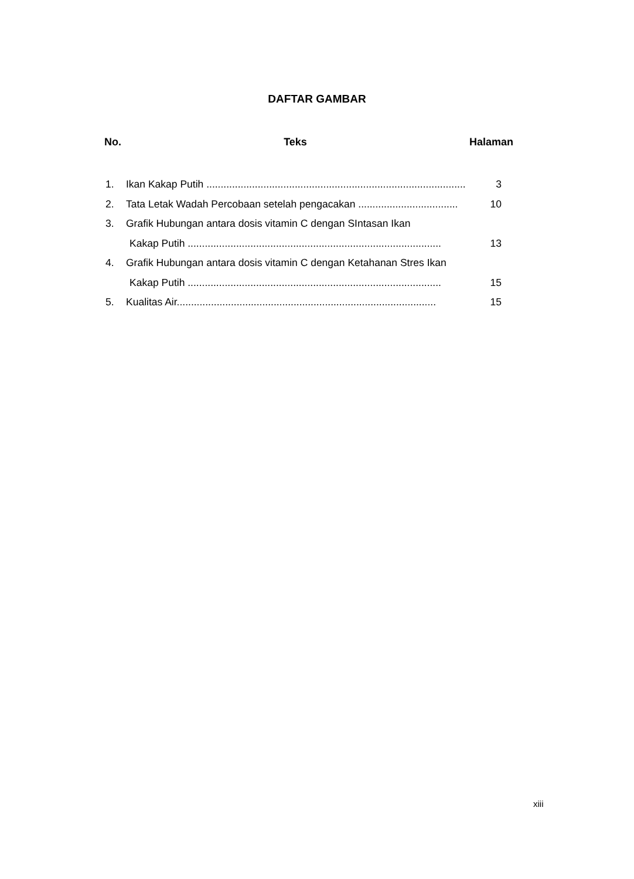DAFTAR GAMBAR
No. Teks Halaman
1. Ikan Kakap Putih ........................................................................................... 3
2. Tata Letak Wadah Percobaan setelah pengacakan ................................... 10
3. Grafik Hubungan antara dosis vitamin C dengan SIntasan Ikan
Kakap Putih ......................................................................................... 13
4. Grafik Hubungan antara dosis vitamin C dengan Ketahanan Stres Ikan
Kakap Putih ......................................................................................... 15
5. Kualitas Air........................................................................................... 15
xiii